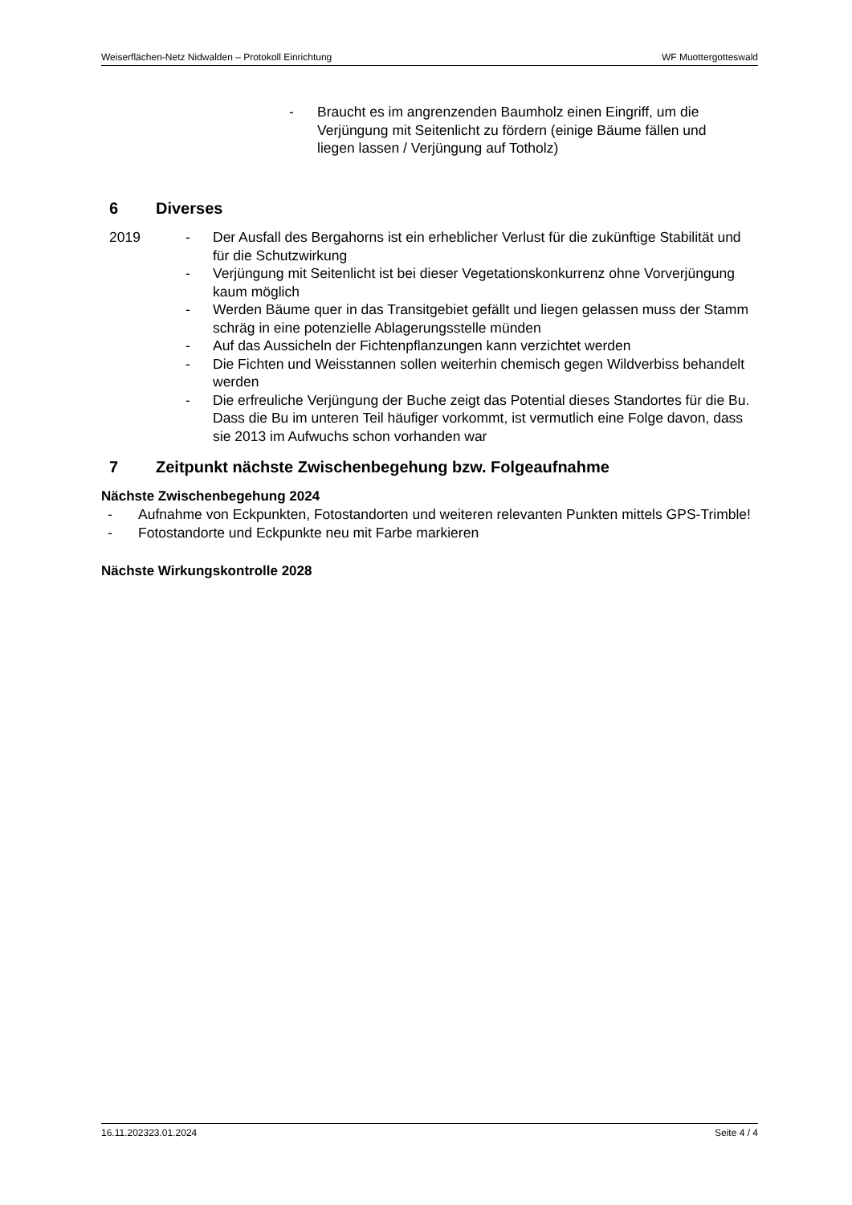Weiserflächen-Netz Nidwalden – Protokoll Einrichtung WF Muottergotteswald
- Braucht es im angrenzenden Baumholz einen Eingriff, um die Verjüngung mit Seitenlicht zu fördern (einige Bäume fällen und liegen lassen / Verjüngung auf Totholz)
6 Diverses
2019 - Der Ausfall des Bergahorns ist ein erheblicher Verlust für die zukünftige Stabilität und für die Schutzwirkung
- Verjüngung mit Seitenlicht ist bei dieser Vegetationskonkurrenz ohne Vorverjüngung kaum möglich
- Werden Bäume quer in das Transitgebiet gefällt und liegen gelassen muss der Stamm schräg in eine potenzielle Ablagerungsstelle münden
- Auf das Aussicheln der Fichtenpflanzungen kann verzichtet werden
- Die Fichten und Weisstannen sollen weiterhin chemisch gegen Wildverbiss behandelt werden
- Die erfreuliche Verjüngung der Buche zeigt das Potential dieses Standortes für die Bu. Dass die Bu im unteren Teil häufiger vorkommt, ist vermutlich eine Folge davon, dass sie 2013 im Aufwuchs schon vorhanden war
7 Zeitpunkt nächste Zwischenbegehung bzw. Folgeaufnahme
Nächste Zwischenbegehung 2024
- Aufnahme von Eckpunkten, Fotostandorten und weiteren relevanten Punkten mittels GPS-Trimble!
- Fotostandorte und Eckpunkte neu mit Farbe markieren
Nächste Wirkungskontrolle 2028
16.11.202323.01.2024 Seite 4 / 4